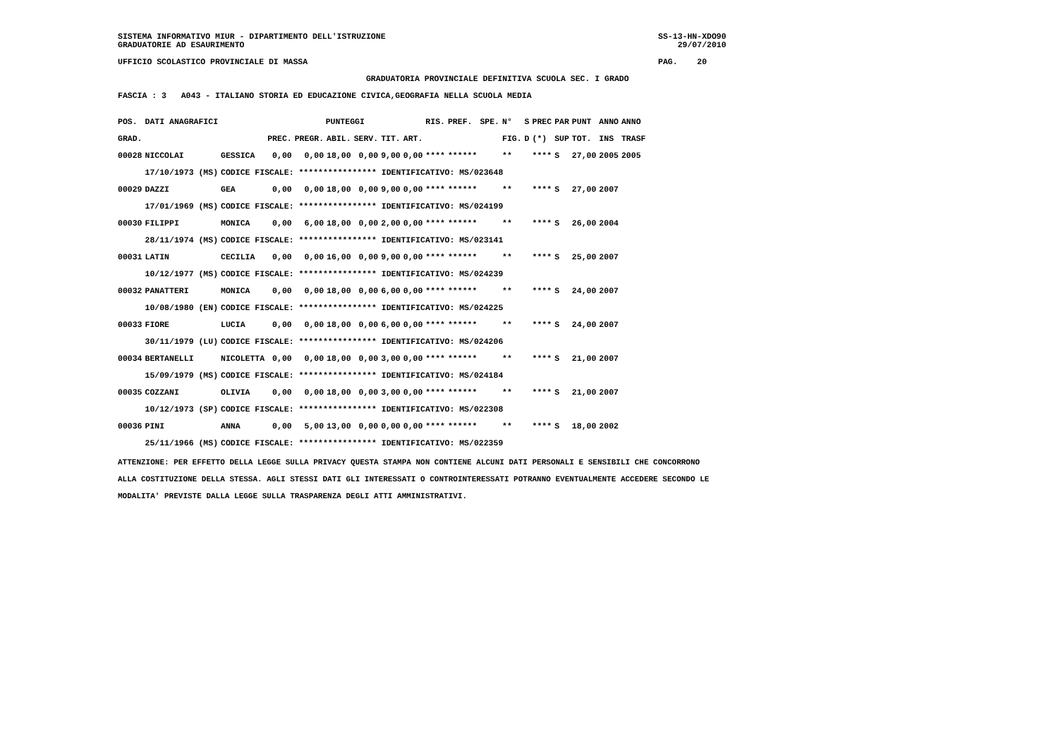SISTEMA INFORMATIVO MIUR - DIPARTIMENTO DELL'ISTRUZIONE                                                        SS-13-HN-XDO90
GRADUATORIE AD ESAURIMENTO                                                                                         29/07/2010

UFFICIO SCOLASTICO PROVINCIALE DI MASSA                                                                        PAG.    20

                                                   GRADUATORIA PROVINCIALE DEFINITIVA SCUOLA SEC. I GRADO

FASCIA : 3   A043 - ITALIANO STORIA ED EDUCAZIONE CIVICA,GEOGRAFIA NELLA SCUOLA MEDIA
| POS. | DATI ANAGRAFICI | | PUNTEGGI | | | | | | RIS. | PREF. | SPE. | N° | S | PREC | PAR | PUNT | ANNO | ANNO |
| --- | --- | --- | --- | --- | --- | --- | --- | --- | --- | --- | --- | --- | --- | --- | --- | --- | --- | --- |
| GRAD. | | | PREC. | PREGR. | ABIL. | SERV. | TIT. | ART. | | | | FIG. | D | (*) | SUP | TOT. | INS | TRASF |
| 00028 | NICCOLAI | GESSICA | 0,00 | 0,00 | 18,00 | 0,00 | 9,00 | 0,00 | **** | ****** | | ** | | **** | S | 27,00 | 2005 | 2005 |
| | 17/10/1973 (MS) | CODICE FISCALE: **************** IDENTIFICATIVO: MS/023648 | | | | | | | | | | | | | | | | |
| 00029 | DAZZI | GEA | 0,00 | 0,00 | 18,00 | 0,00 | 9,00 | 0,00 | **** | ****** | | ** | | **** | S | 27,00 | 2007 | |
| | 17/01/1969 (MS) | CODICE FISCALE: **************** IDENTIFICATIVO: MS/024199 | | | | | | | | | | | | | | | | |
| 00030 | FILIPPI | MONICA | 0,00 | 6,00 | 18,00 | 0,00 | 2,00 | 0,00 | **** | ****** | | ** | | **** | S | 26,00 | 2004 | |
| | 28/11/1974 (MS) | CODICE FISCALE: **************** IDENTIFICATIVO: MS/023141 | | | | | | | | | | | | | | | | |
| 00031 | LATIN | CECILIA | 0,00 | 0,00 | 16,00 | 0,00 | 9,00 | 0,00 | **** | ****** | | ** | | **** | S | 25,00 | 2007 | |
| | 10/12/1977 (MS) | CODICE FISCALE: **************** IDENTIFICATIVO: MS/024239 | | | | | | | | | | | | | | | | |
| 00032 | PANATTERI | MONICA | 0,00 | 0,00 | 18,00 | 0,00 | 6,00 | 0,00 | **** | ****** | | ** | | **** | S | 24,00 | 2007 | |
| | 10/08/1980 (EN) | CODICE FISCALE: **************** IDENTIFICATIVO: MS/024225 | | | | | | | | | | | | | | | | |
| 00033 | FIORE | LUCIA | 0,00 | 0,00 | 18,00 | 0,00 | 6,00 | 0,00 | **** | ****** | | ** | | **** | S | 24,00 | 2007 | |
| | 30/11/1979 (LU) | CODICE FISCALE: **************** IDENTIFICATIVO: MS/024206 | | | | | | | | | | | | | | | | |
| 00034 | BERTANELLI | NICOLETTA | 0,00 | 0,00 | 18,00 | 0,00 | 3,00 | 0,00 | **** | ****** | | ** | | **** | S | 21,00 | 2007 | |
| | 15/09/1979 (MS) | CODICE FISCALE: **************** IDENTIFICATIVO: MS/024184 | | | | | | | | | | | | | | | | |
| 00035 | COZZANI | OLIVIA | 0,00 | 0,00 | 18,00 | 0,00 | 3,00 | 0,00 | **** | ****** | | ** | | **** | S | 21,00 | 2007 | |
| | 10/12/1973 (SP) | CODICE FISCALE: **************** IDENTIFICATIVO: MS/022308 | | | | | | | | | | | | | | | | |
| 00036 | PINI | ANNA | 0,00 | 5,00 | 13,00 | 0,00 | 0,00 | 0,00 | **** | ****** | | ** | | **** | S | 18,00 | 2002 | |
| | 25/11/1966 (MS) | CODICE FISCALE: **************** IDENTIFICATIVO: MS/022359 | | | | | | | | | | | | | | | | |
ATTENZIONE: PER EFFETTO DELLA LEGGE SULLA PRIVACY QUESTA STAMPA NON CONTIENE ALCUNI DATI PERSONALI E SENSIBILI CHE CONCORRONO
ALLA COSTITUZIONE DELLA STESSA. AGLI STESSI DATI GLI INTERESSATI O CONTROINTERESSATI POTRANNO EVENTUALMENTE ACCEDERE SECONDO LE
MODALITA' PREVISTE DALLA LEGGE SULLA TRASPARENZA DEGLI ATTI AMMINISTRATIVI.